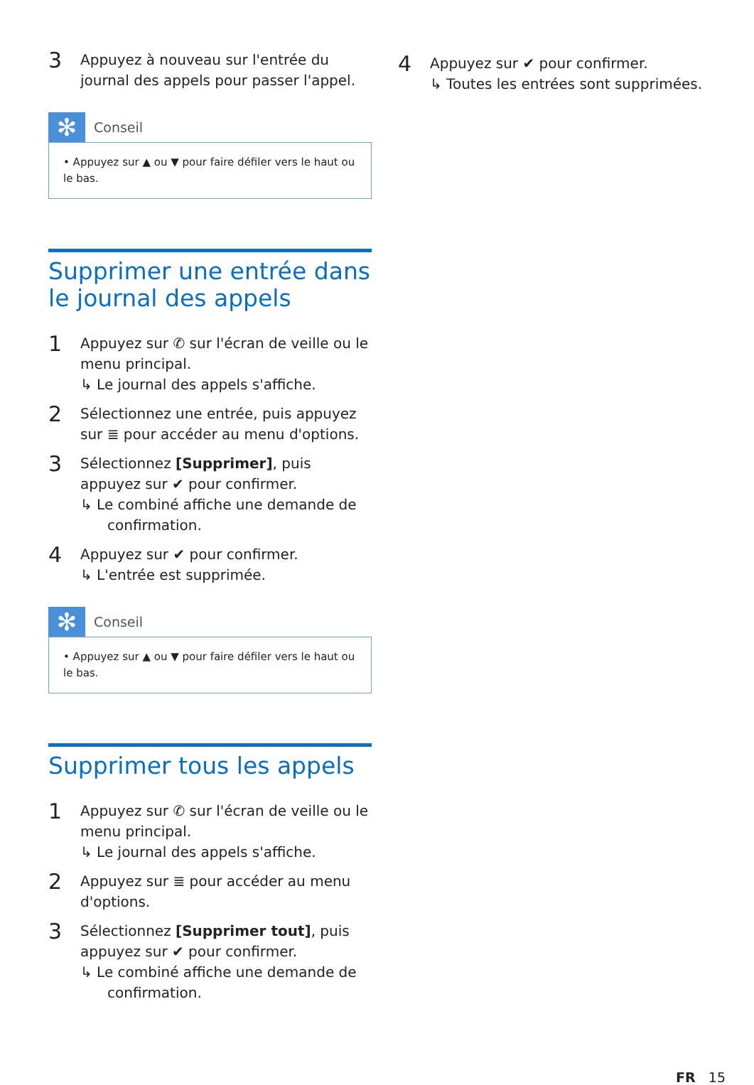3
Appuyez à nouveau sur l'entrée du journal des appels pour passer l'appel.
✻
Conseil
• Appuyez sur ▲ ou ▼ pour faire défiler vers le haut ou le bas.
Supprimer une entrée dans le journal des appels
1
Appuyez sur ✆ sur l'écran de veille ou le menu principal.
↳ Le journal des appels s'affiche.
2
Sélectionnez une entrée, puis appuyez sur ≣ pour accéder au menu d'options.
3
Sélectionnez [Supprimer], puis appuyez sur ✔ pour confirmer.
↳ Le combiné affiche une demande de confirmation.
4
Appuyez sur ✔ pour confirmer.
↳ L'entrée est supprimée.
✻
Conseil
• Appuyez sur ▲ ou ▼ pour faire défiler vers le haut ou le bas.
Supprimer tous les appels
1
Appuyez sur ✆ sur l'écran de veille ou le menu principal.
↳ Le journal des appels s'affiche.
2
Appuyez sur ≣ pour accéder au menu d'options.
3
Sélectionnez [Supprimer tout], puis appuyez sur ✔ pour confirmer.
↳ Le combiné affiche une demande de confirmation.
4
Appuyez sur ✔ pour confirmer.
↳ Toutes les entrées sont supprimées.
FR 15